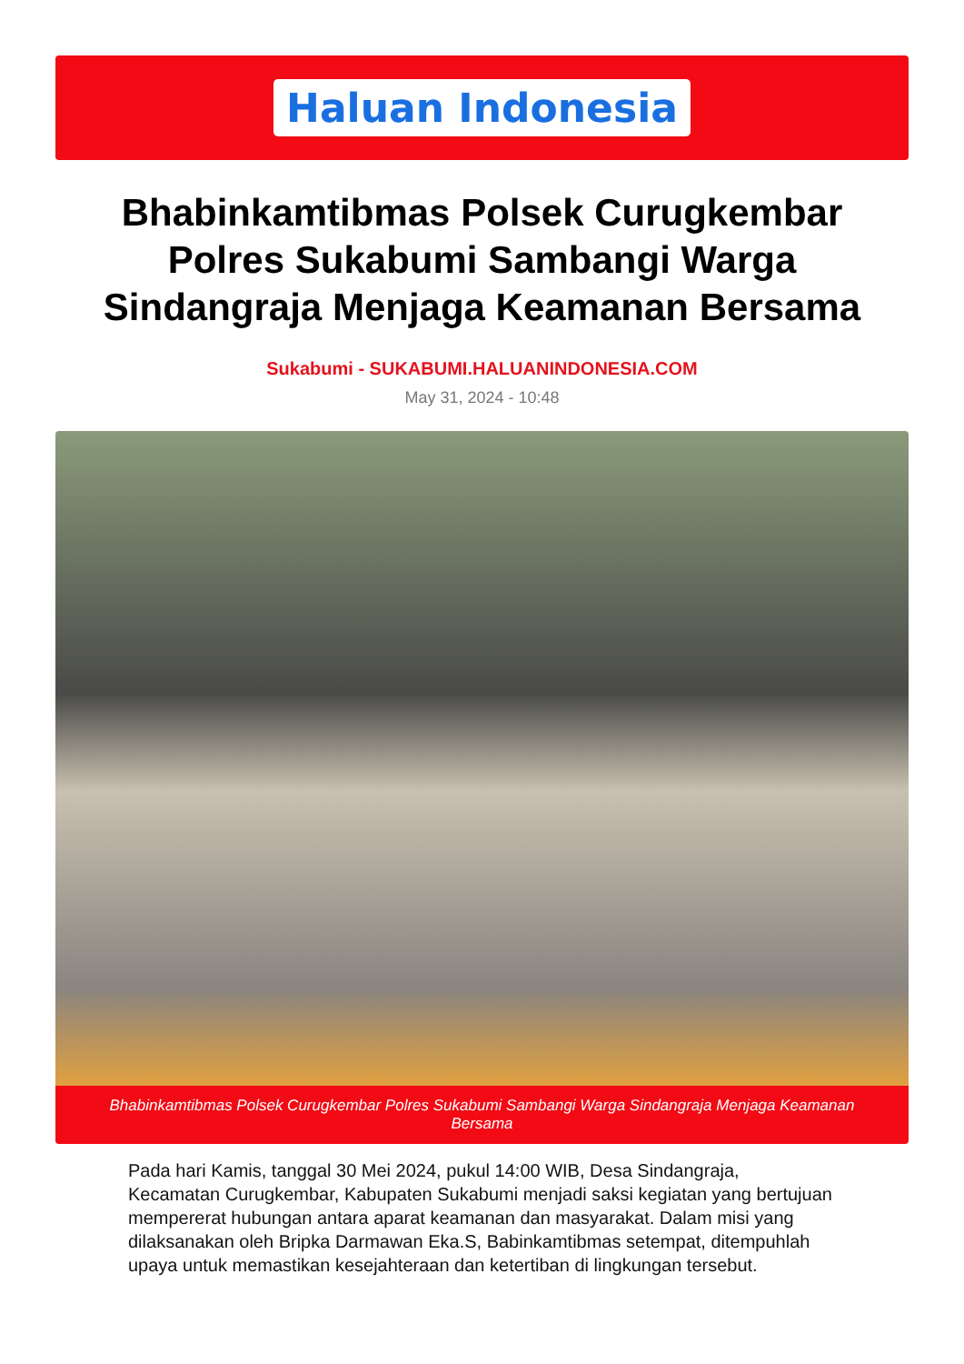Haluan Indonesia
Bhabinkamtibmas Polsek Curugkembar Polres Sukabumi Sambangi Warga Sindangraja Menjaga Keamanan Bersama
Sukabumi - SUKABUMI.HALUANINDONESIA.COM
May 31, 2024 - 10:48
Bhabinkamtibmas Polsek Curugkembar Polres Sukabumi Sambangi Warga Sindangraja Menjaga Keamanan Bersama
Pada hari Kamis, tanggal 30 Mei 2024, pukul 14:00 WIB, Desa Sindangraja, Kecamatan Curugkembar, Kabupaten Sukabumi menjadi saksi kegiatan yang bertujuan mempererat hubungan antara aparat keamanan dan masyarakat. Dalam misi yang dilaksanakan oleh Bripka Darmawan Eka.S, Babinkamtibmas setempat, ditempuhlah upaya untuk memastikan kesejahteraan dan ketertiban di lingkungan tersebut.